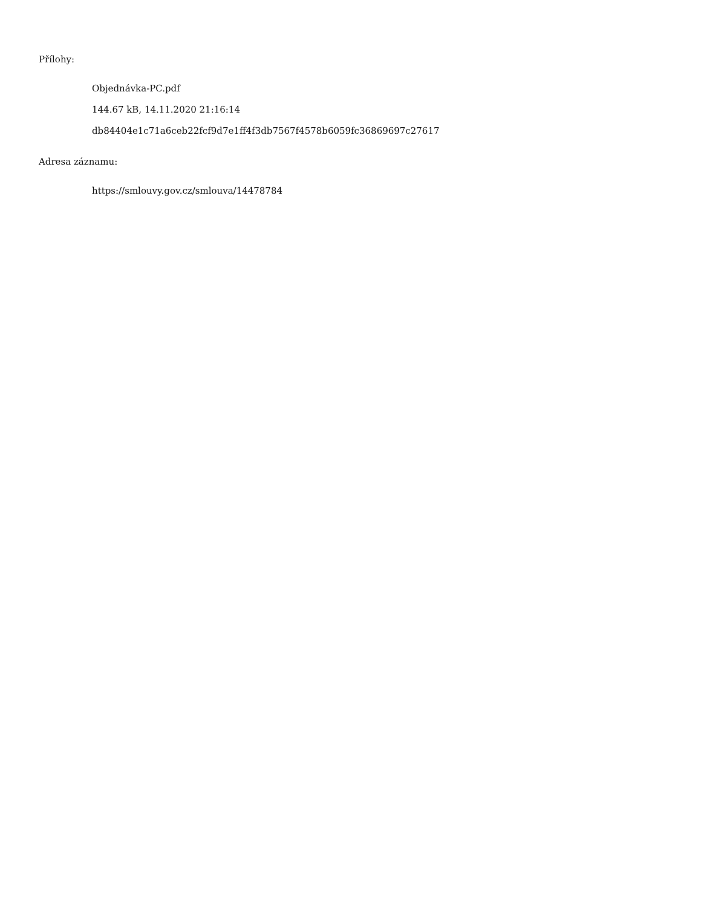Přílohy:
Objednávka-PC.pdf
144.67 kB, 14.11.2020 21:16:14
db84404e1c71a6ceb22fcf9d7e1ff4f3db7567f4578b6059fc36869697c27617
Adresa záznamu:
https://smlouvy.gov.cz/smlouva/14478784